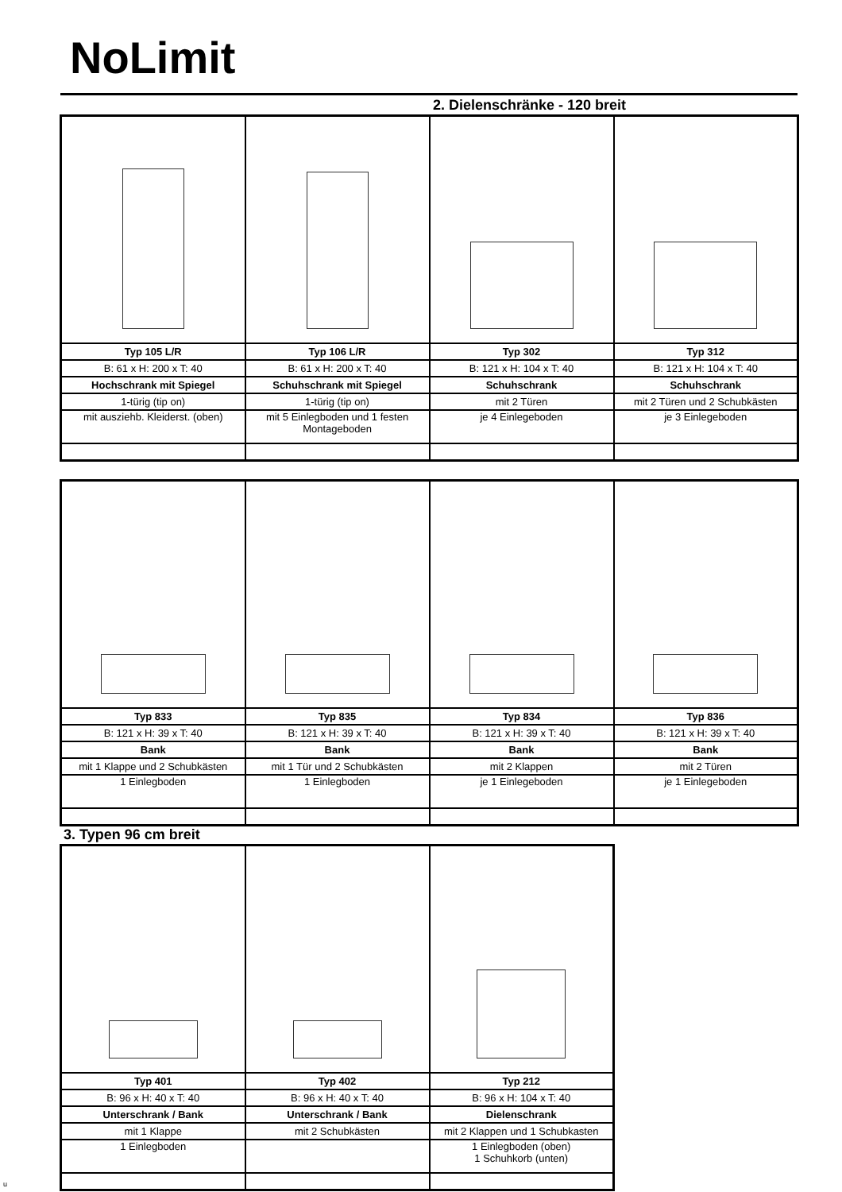NoLimit
2. Dielenschränke - 120 breit
| Typ 105 L/R | Typ 106 L/R | Typ 302 | Typ 312 |
| B: 61 x H: 200 x T: 40 | B: 61 x H: 200 x T: 40 | B: 121 x H: 104 x T: 40 | B: 121 x H: 104 x T: 40 |
| Hochschrank mit Spiegel | Schuhschrank mit Spiegel | Schuhschrank | Schuhschrank |
| 1-türig (tip on) | 1-türig (tip on) | mit 2 Türen | mit 2 Türen und 2 Schubkästen |
| mit ausziehb. Kleiderst. (oben) | mit 5 Einlegboden und 1 festen Montageboden | je 4 Einlegeboden | je 3 Einlegeboden |
| Typ 833 | Typ 835 | Typ 834 | Typ 836 |
| B: 121 x H: 39 x T: 40 | B: 121 x H: 39 x T: 40 | B: 121 x H: 39 x T: 40 | B: 121 x H: 39 x T: 40 |
| Bank | Bank | Bank | Bank |
| mit 1 Klappe und 2 Schubkästen | mit 1 Tür und 2 Schubkästen | mit 2 Klappen | mit 2 Türen |
| 1 Einlegboden | 1 Einlegboden | je 1 Einlegeboden | je 1 Einlegeboden |
3. Typen 96 cm breit
| Typ 401 | Typ 402 | Typ 212 |
| B: 96 x H: 40 x T: 40 | B: 96 x H: 40 x T: 40 | B: 96 x H: 104 x T: 40 |
| Unterschrank / Bank | Unterschrank / Bank | Dielenschrank |
| mit 1 Klappe | mit 2 Schubkästen | mit 2 Klappen und 1 Schubkasten |
| 1 Einlegboden | | 1 Einlegboden (oben) 1 Schuhkorb (unten) |
u